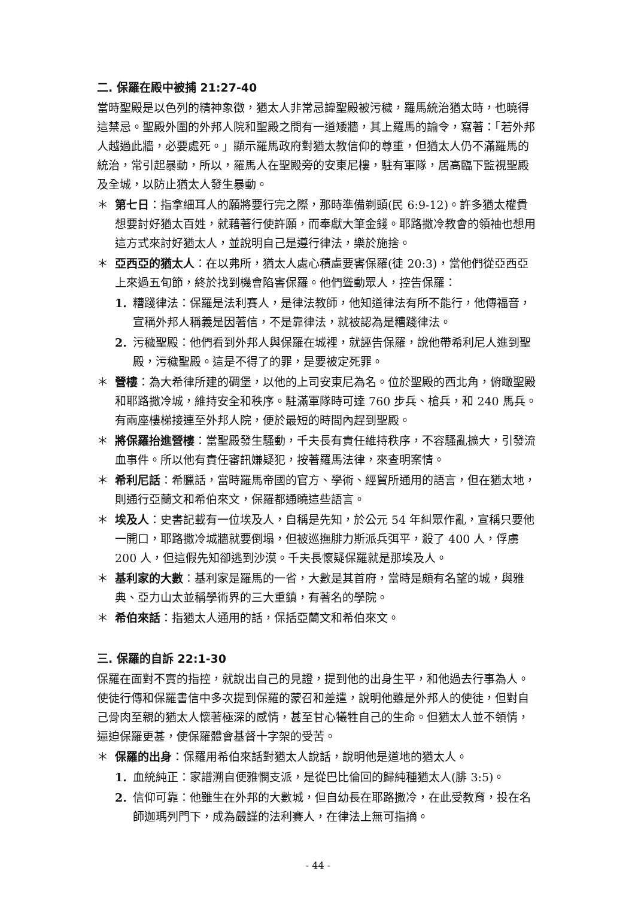二. 保羅在殿中被捕 21:27-40
當時聖殿是以色列的精神象徵，猶太人非常忌諱聖殿被污穢，羅馬統治猶太時，也曉得這禁忌。聖殿外圍的外邦人院和聖殿之間有一道矮牆，其上羅馬的諭令，寫著：「若外邦人越過此牆，必要處死。」顯示羅馬政府對猶太教信仰的尊重，但猶太人仍不滿羅馬的統治，常引起暴動，所以，羅馬人在聖殿旁的安東尼樓，駐有軍隊，居高臨下監視聖殿及全城，以防止猶太人發生暴動。
＊ 第七日：指拿細耳人的願將要行完之際，那時準備剃頭(民 6:9-12)。許多猶太權貴想要討好猶太百姓，就藉著行使許願，而奉獻大筆金錢。耶路撒冷教會的領袖也想用這方式來討好猶太人，並說明自己是遵行律法，樂於施捨。
＊ 亞西亞的猶太人：在以弗所，猶太人處心積慮要害保羅(徒 20:3)，當他們從亞西亞上來過五旬節，終於找到機會陷害保羅。他們聳動眾人，控告保羅：
1. 糟踐律法：保羅是法利賽人，是律法教師，他知道律法有所不能行，他傳福音，宣稱外邦人稱義是因著信，不是靠律法，就被認為是糟踐律法。
2. 污穢聖殿：他們看到外邦人與保羅在城裡，就誣告保羅，說他帶希利尼人進到聖殿，污穢聖殿。這是不得了的罪，是要被定死罪。
＊ 營樓：為大希律所建的碉堡，以他的上司安東尼為名。位於聖殿的西北角，俯瞰聖殿和耶路撒冷城，維持安全和秩序。駐滿軍隊時可達 760 步兵、槍兵，和 240 馬兵。有兩座樓梯接連至外邦人院，便於最短的時間內趕到聖殿。
＊ 將保羅抬進營樓：當聖殿發生騷動，千夫長有責任維持秩序，不容騷亂擴大，引發流血事件。所以他有責任審訊嫌疑犯，按著羅馬法律，來查明案情。
＊ 希利尼話：希臘話，當時羅馬帝國的官方、學術、經貿所通用的語言，但在猶太地，則通行亞蘭文和希伯來文，保羅都通曉這些語言。
＊ 埃及人：史書記載有一位埃及人，自稱是先知，於公元 54 年糾眾作亂，宣稱只要他一開口，耶路撒冷城牆就要倒塌，但被巡撫腓力斯派兵弭平，殺了 400 人，俘虜 200 人，但這假先知卻逃到沙漠。千夫長懷疑保羅就是那埃及人。
＊ 基利家的大數：基利家是羅馬的一省，大數是其首府，當時是頗有名望的城，與雅典、亞力山太並稱學術界的三大重鎮，有著名的學院。
＊ 希伯來話：指猶太人通用的話，保括亞蘭文和希伯來文。
三. 保羅的自訴 22:1-30
保羅在面對不實的指控，就說出自己的見證，提到他的出身生平，和他過去行事為人。使徒行傳和保羅書信中多次提到保羅的蒙召和差遣，說明他雖是外邦人的使徒，但對自己骨肉至親的猶太人懷著極深的感情，甚至甘心犧牲自己的生命。但猶太人並不領情，逼迫保羅更甚，使保羅體會基督十字架的受苦。
＊ 保羅的出身：保羅用希伯來話對猶太人說話，說明他是道地的猶太人。
1. 血統純正：家譜溯自便雅憫支派，是從巴比倫回的歸純種猶太人(腓 3:5)。
2. 信仰可靠：他雖生在外邦的大數城，但自幼長在耶路撒冷，在此受教育，投在名師迦瑪列門下，成為嚴謹的法利賽人，在律法上無可指摘。
- 44 -